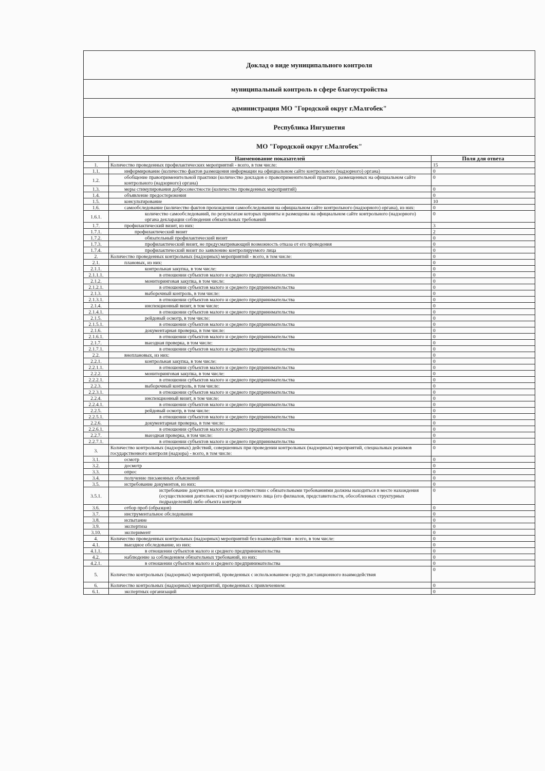| Доклад о виде муниципального контроля | | |
| муниципальный контроль в сфере благоустройства | | |
| администрация МО "Городской округ г.Малгобек" | | |
| Республика Ингушетия | | |
| МО "Городской округ г.Малгобек" | | |
| | Наименование показателей | Поля для ответа |
| 1. | Количество проведенных профилактических мероприятий - всего, в том числе: | 15 |
| 1.1. | информирование (количество фактов размещения информации на официальном сайте контрольного (надзорного) органа) | 0 |
| 1.2. | обобщение правоприменительной практики (количество докладов о правоприменительной практике, размещенных на официальном сайте контрольного (надзорного) органа) | 0 |
| 1.3. | меры стимулирования добросовестности (количество проведенных мероприятий) | 0 |
| 1.4. | объявление предостережения | 0 |
| 1.5. | консультирование | 10 |
| 1.6. | самообследование (количество фактов прохождения самообследования на официальном сайте контрольного (надзорного) органа), из них: | 0 |
| 1.6.1. | количество самообследований, по результатам которых приняты и размещены на официальном сайте контрольного (надзорного) органа декларации соблюдения обязательных требований | 0 |
| 1.7. | профилактический визит, из них: | 3 |
| 1.7.1. | профилактический визит | 2 |
| 1.7.2. | обязательный профилактический визит | 0 |
| 1.7.3. | профилактический визит, не предусматривающий возможность отказа от его проведения | 0 |
| 1.7.4. | профилактический визит по заявлению контролируемого лица | 0 |
| 2. | Количество проведенных контрольных (надзорных) мероприятий - всего, в том числе: | 0 |
| 2.1. | плановых, из них: | 0 |
| 2.1.1. | контрольная закупка, в том числе: | 0 |
| 2.1.1.1. | в отношении субъектов малого и среднего предпринимательства | 0 |
| 2.1.2. | мониторинговая закупка, в том числе: | 0 |
| 2.1.2.1. | в отношении субъектов малого и среднего предпринимательства | 0 |
| 2.1.3. | выборочный контроль, в том числе: | 0 |
| 2.1.3.1. | в отношении субъектов малого и среднего предпринимательства | 0 |
| 2.1.4. | инспекционный визит, в том числе: | 0 |
| 2.1.4.1. | в отношении субъектов малого и среднего предпринимательства | 0 |
| 2.1.5. | рейдовый осмотр, в том числе: | 0 |
| 2.1.5.1. | в отношении субъектов малого и среднего предпринимательства | 0 |
| 2.1.6. | документарная проверка, в том числе: | 0 |
| 2.1.6.1. | в отношении субъектов малого и среднего предпринимательства | 0 |
| 2.1.7. | выездная проверка, в том числе: | 0 |
| 2.1.7.1. | в отношении субъектов малого и среднего предпринимательства | 0 |
| 2.2. | внеплановых, из них: | 0 |
| 2.2.1. | контрольная закупка, в том числе: | 0 |
| 2.2.1.1. | в отношении субъектов малого и среднего предпринимательства | 0 |
| 2.2.2. | мониторинговая закупка, в том числе: | 0 |
| 2.2.2.1. | в отношении субъектов малого и среднего предпринимательства | 0 |
| 2.2.3. | выборочный контроль, в том числе: | 0 |
| 2.2.3.1. | в отношении субъектов малого и среднего предпринимательства | 0 |
| 2.2.4. | инспекционный визит, в том числе: | 0 |
| 2.2.4.1. | в отношении субъектов малого и среднего предпринимательства | 0 |
| 2.2.5. | рейдовый осмотр, в том числе: | 0 |
| 2.2.5.1. | в отношении субъектов малого и среднего предпринимательства | 0 |
| 2.2.6. | документарная проверка, в том числе: | 0 |
| 2.2.6.1. | в отношении субъектов малого и среднего предпринимательства | 0 |
| 2.2.7. | выездная проверка, в том числе: | 0 |
| 2.2.7.1. | в отношении субъектов малого и среднего предпринимательства | 0 |
| 3. | Количество контрольных (надзорных) действий, совершенных при проведении контрольных (надзорных) мероприятий, специальных режимов государственного контроля (надзора) - всего, в том числе: | 0 |
| 3.1. | осмотр | 0 |
| 3.2. | досмотр | 0 |
| 3.3. | опрос | 0 |
| 3.4. | получение письменных объяснений | 0 |
| 3.5. | истребование документов, из них: | 0 |
| 3.5.1. | истребование документов, которые в соответствии с обязательными требованиями должны находиться в месте нахождения (осуществления деятельности) контролируемого лица (его филиалов, представительств, обособленных структурных подразделений) либо объекта контроля | 0 |
| 3.6. | отбор проб (образцов) | 0 |
| 3.7. | инструментальное обследование | 0 |
| 3.8. | испытание | 0 |
| 3.9. | экспертиза | 0 |
| 3.10. | эксперимент | 0 |
| 4. | Количество проведенных контрольных (надзорных) мероприятий без взаимодействия - всего, в том числе: | 0 |
| 4.1. | выездное обследование, из них: | 0 |
| 4.1.1. | в отношении субъектов малого и среднего предпринимательства | 0 |
| 4.2. | наблюдение за соблюдением обязательных требований, из них: | 0 |
| 4.2.1. | в отношении субъектов малого и среднего предпринимательства | 0 |
| 5. | Количество контрольных (надзорных) мероприятий, проведенных с использованием средств дистанционного взаимодействия | 0 |
| 6. | Количество контрольных (надзорных) мероприятий, проведенных с привлечением: | 0 |
| 6.1. | экспертных организаций | 0 |